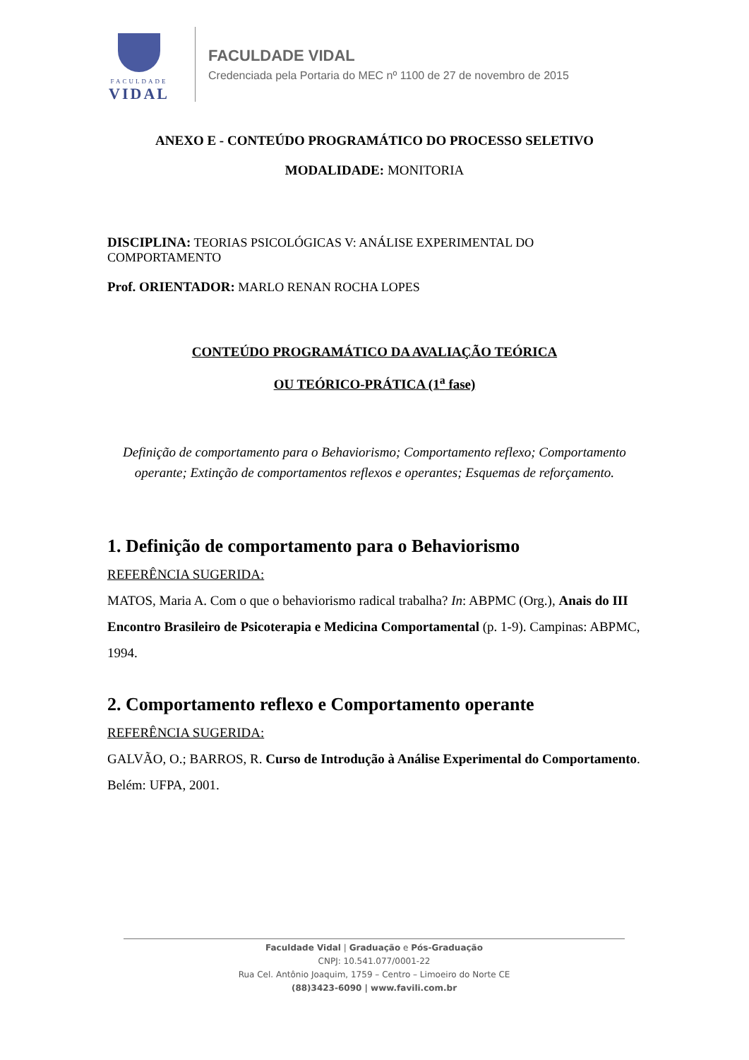FACULDADE
VIDAL
FACULDADE VIDAL
Credenciada pela Portaria do MEC nº 1100 de 27 de novembro de 2015
ANEXO E - CONTEÚDO PROGRAMÁTICO DO PROCESSO SELETIVO
MODALIDADE: MONITORIA
DISCIPLINA: TEORIAS PSICOLÓGICAS V: ANÁLISE EXPERIMENTAL DO COMPORTAMENTO
Prof. ORIENTADOR: MARLO RENAN ROCHA LOPES
CONTEÚDO PROGRAMÁTICO DA AVALIAÇÃO TEÓRICA
OU TEÓRICO-PRÁTICA (1<sup>a</sup> fase)
Definição de comportamento para o Behaviorismo; Comportamento reflexo; Comportamento operante; Extinção de comportamentos reflexos e operantes; Esquemas de reforçamento.
1. Definição de comportamento para o Behaviorismo
REFERÊNCIA SUGERIDA:
MATOS, Maria A. Com o que o behaviorismo radical trabalha? In: ABPMC (Org.), Anais do III Encontro Brasileiro de Psicoterapia e Medicina Comportamental (p. 1-9). Campinas: ABPMC, 1994.
2. Comportamento reflexo e Comportamento operante
REFERÊNCIA SUGERIDA:
GALVÃO, O.; BARROS, R. Curso de Introdução à Análise Experimental do Comportamento. Belém: UFPA, 2001.
Faculdade Vidal | Graduação e Pós-Graduação
CNPJ: 10.541.077/0001-22
Rua Cel. Antônio Joaquim, 1759 – Centro – Limoeiro do Norte CE
(88)3423-6090 | www.favili.com.br